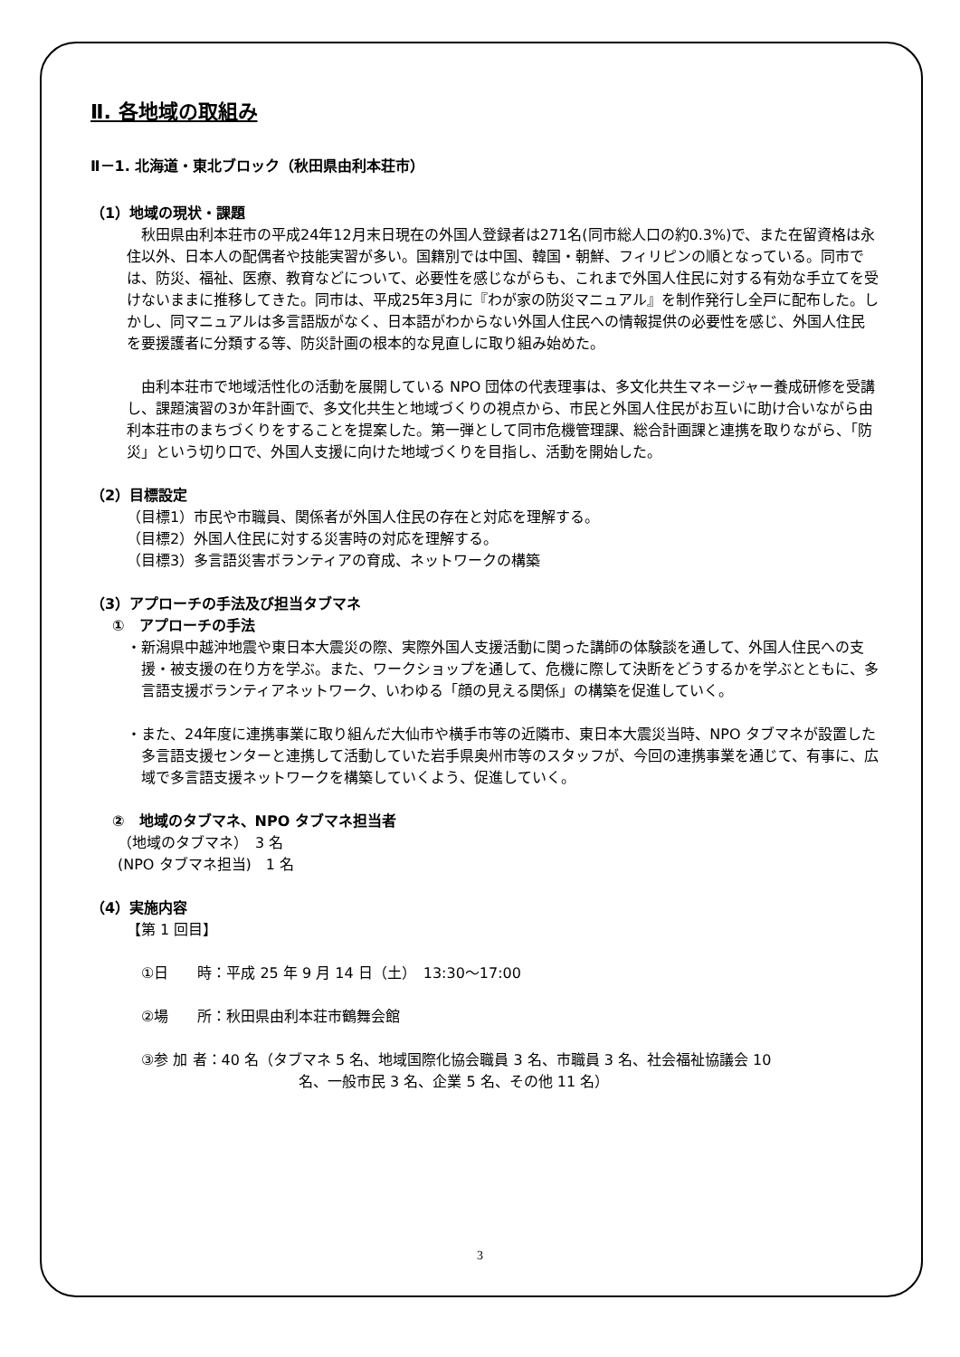Ⅱ. 各地域の取組み
Ⅱ－1. 北海道・東北ブロック（秋田県由利本荘市）
（1）地域の現状・課題
　秋田県由利本荘市の平成24年12月末日現在の外国人登録者は271名(同市総人口の約0.3%)で、また在留資格は永住以外、日本人の配偶者や技能実習が多い。国籍別では中国、韓国・朝鮮、フィリピンの順となっている。同市では、防災、福祉、医療、教育などについて、必要性を感じながらも、これまで外国人住民に対する有効な手立てを受けないままに推移してきた。同市は、平成25年3月に『わが家の防災マニュアル』を制作発行し全戸に配布した。しかし、同マニュアルは多言語版がなく、日本語がわからない外国人住民への情報提供の必要性を感じ、外国人住民を要援護者に分類する等、防災計画の根本的な見直しに取り組み始めた。
　由利本荘市で地域活性化の活動を展開している NPO 団体の代表理事は、多文化共生マネージャー養成研修を受講し、課題演習の3か年計画で、多文化共生と地域づくりの視点から、市民と外国人住民がお互いに助け合いながら由利本荘市のまちづくりをすることを提案した。第一弾として同市危機管理課、総合計画課と連携を取りながら、「防災」という切り口で、外国人支援に向けた地域づくりを目指し、活動を開始した。
（2）目標設定
（目標1）市民や市職員、関係者が外国人住民の存在と対応を理解する。
（目標2）外国人住民に対する災害時の対応を理解する。
（目標3）多言語災害ボランティアの育成、ネットワークの構築
（3）アプローチの手法及び担当タブマネ
①　アプローチの手法
・新潟県中越沖地震や東日本大震災の際、実際外国人支援活動に関った講師の体験談を通して、外国人住民への支援・被支援の在り方を学ぶ。また、ワークショップを通して、危機に際して決断をどうするかを学ぶとともに、多言語支援ボランティアネットワーク、いわゆる「顔の見える関係」の構築を促進していく。
・また、24年度に連携事業に取り組んだ大仙市や横手市等の近隣市、東日本大震災当時、NPO タブマネが設置した多言語支援センターと連携して活動していた岩手県奥州市等のスタッフが、今回の連携事業を通じて、有事に、広域で多言語支援ネットワークを構築していくよう、促進していく。
②　地域のタブマネ、NPO タブマネ担当者
（地域のタブマネ）　3 名
(NPO タブマネ担当)　1 名
（4）実施内容
【第 1 回目】
①日　　時：平成 25 年 9 月 14 日（土）　13:30～17:00
②場　　所：秋田県由利本荘市鶴舞会館
③参 加 者：40 名（タブマネ 5 名、地域国際化協会職員 3 名、市職員 3 名、社会福祉協議会 10
名、一般市民 3 名、企業 5 名、その他 11 名）
3